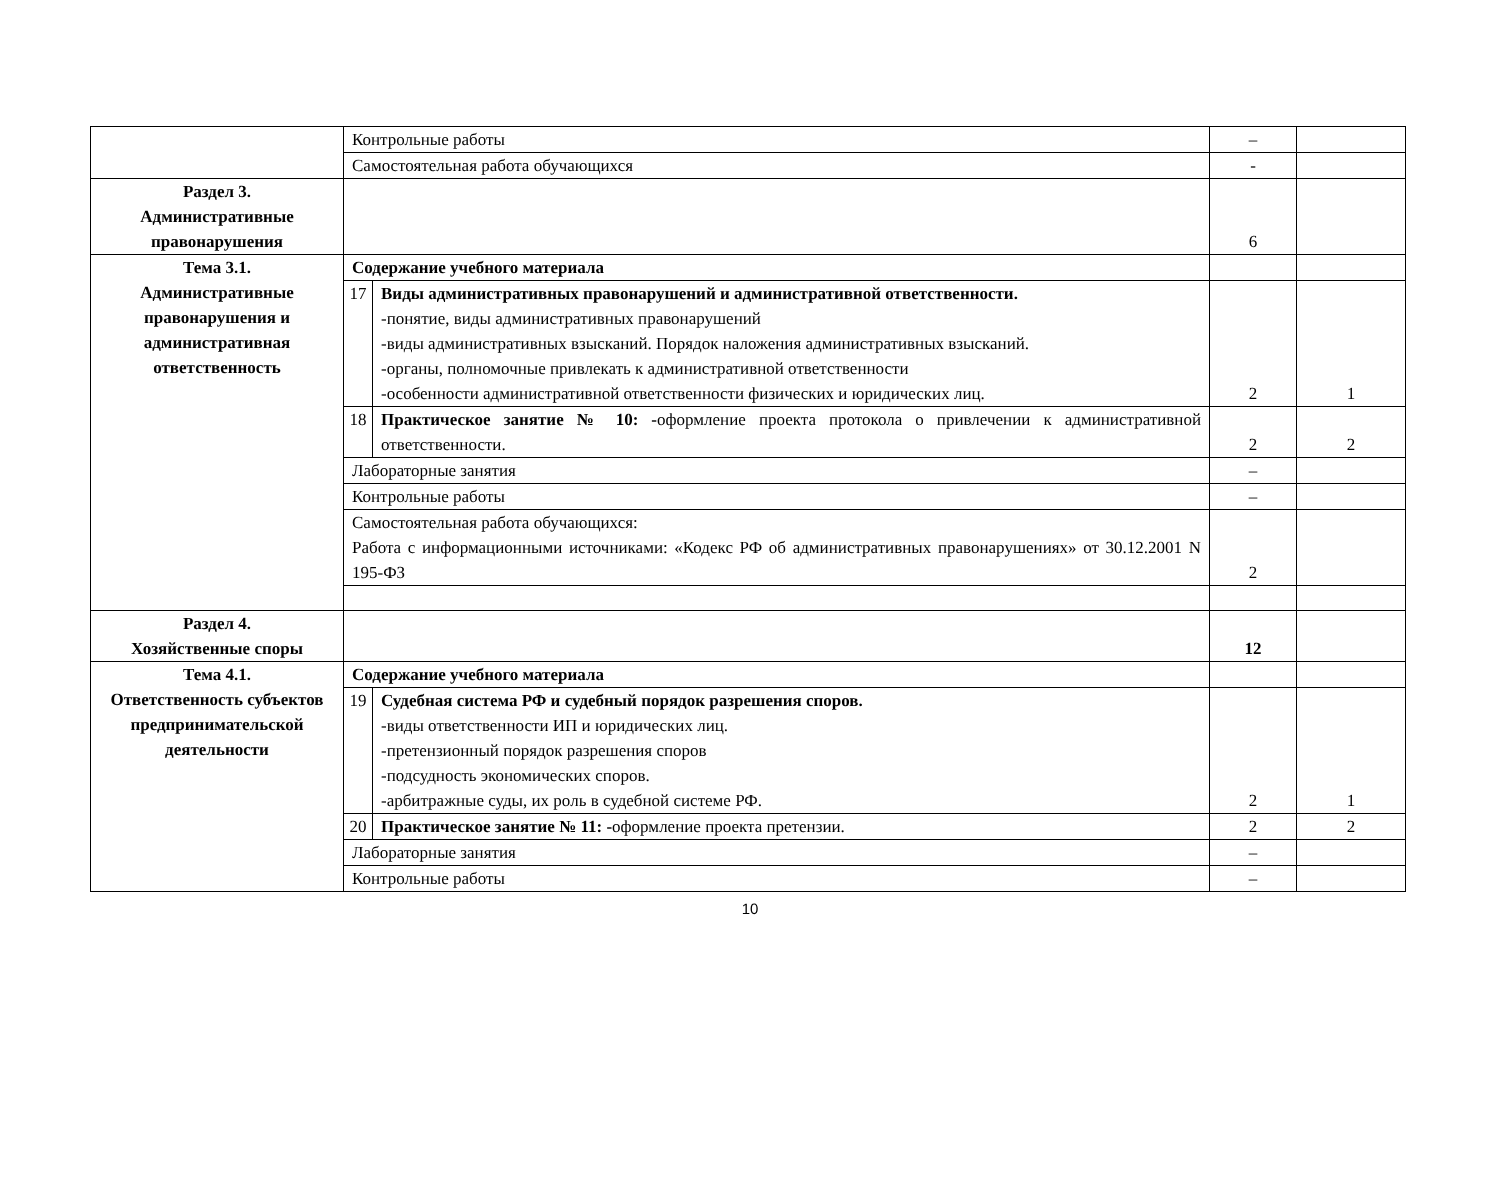| | Контрольные работы | | – | |
| | Самостоятельная работа обучающихся | | - | |
| Раздел 3. Административные правонарушения | | | 6 | |
| Тема 3.1. Административные правонарушения и административная ответственность | Содержание учебного материала | | | |
| | 17 | Виды административных правонарушений и административной ответственности. -понятие, виды административных правонарушений -виды административных взысканий. Порядок наложения административных взысканий. -органы, полномочные привлекать к административной ответственности -особенности административной ответственности физических и юридических лиц. | 2 | 1 |
| | 18 | Практическое занятие № 10: - оформление проекта протокола о привлечении к административной ответственности. | 2 | 2 |
| | Лабораторные занятия | | – | |
| | Контрольные работы | | – | |
| | Самостоятельная работа обучающихся: Работа с информационными источниками: «Кодекс РФ об административных правонарушениях» от 30.12.2001 N 195-ФЗ | | 2 | |
| Раздел 4. Хозяйственные споры | | | 12 | |
| Тема 4.1. Ответственность субъектов предпринимательской деятельности | Содержание учебного материала | | | |
| | 19 | Судебная система РФ и судебный порядок разрешения споров. -виды ответственности ИП и юридических лиц. -претензионный порядок разрешения споров -подсудность экономических споров. -арбитражные суды, их роль в судебной системе РФ. | 2 | 1 |
| | 20 | Практическое занятие № 11: - оформление проекта претензии. | 2 | 2 |
| | Лабораторные занятия | | – | |
| | Контрольные работы | | – | |
10